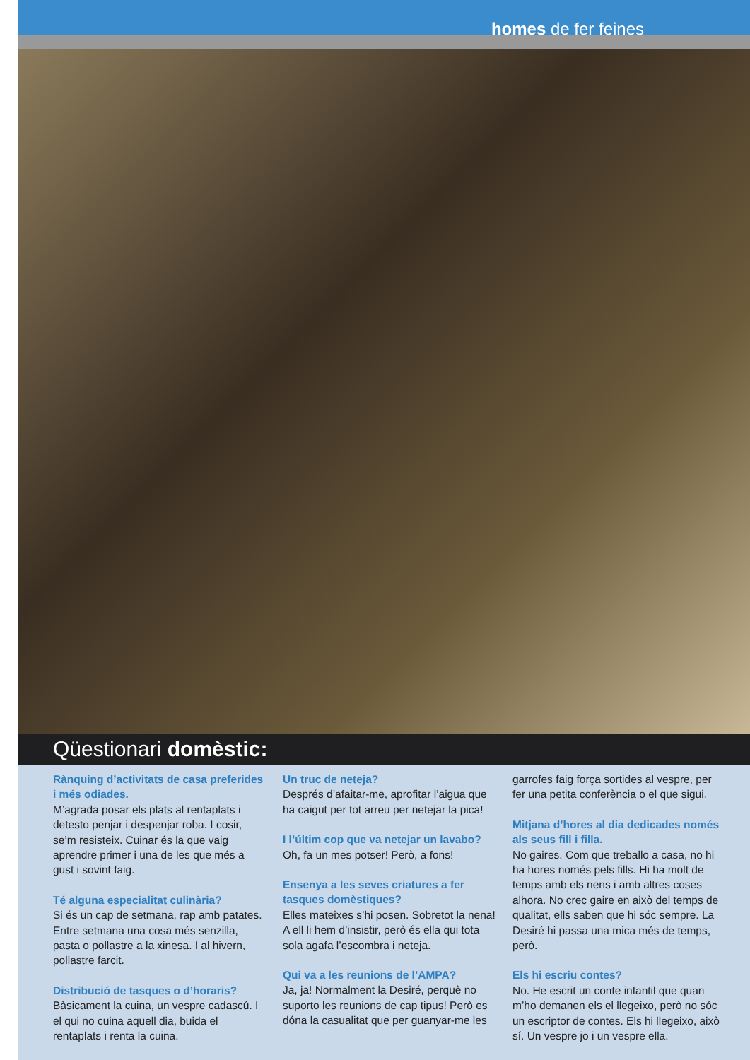homes de fer feines
Qüestionari domèstic:
Rànquing d’activitats de casa preferides i més odiades.
M’agrada posar els plats al rentaplats i detesto penjar i despenjar roba. I cosir, se’m resisteix. Cuinar és la que vaig aprendre primer i una de les que més a gust i sovint faig.
Té alguna especialitat culinària?
Si és un cap de setmana, rap amb patates. Entre setmana una cosa més senzilla, pasta o pollastre a la xinesa. I al hivern, pollastre farcit.
Distribució de tasques o d’horaris?
Bàsicament la cuina, un vespre cadascú. I el qui no cuina aquell dia, buida el rentaplats i renta la cuina.
Un truc de neteja?
Després d’afaitar-me, aprofitar l’aigua que ha caigut per tot arreu per netejar la pica!
I l’últim cop que va netejar un lavabo?
Oh, fa un mes potser! Però, a fons!
Ensenya a les seves criatures a fer tasques domèstiques?
Elles mateixes s’hi posen. Sobretot la nena! A ell li hem d’insistir, però és ella qui tota sola agafa l’escombra i neteja.
Qui va a les reunions de l’AMPA?
Ja, ja! Normalment la Desiré, perquè no suporto les reunions de cap tipus! Però es dóna la casualitat que per guanyar-me les
garrofes faig força sortides al vespre, per fer una petita conferència o el que sigui.
Mitjana d’hores al dia dedicades només als seus fill i filla.
No gaires. Com que treballo a casa, no hi ha hores només pels fills. Hi ha molt de temps amb els nens i amb altres coses alhora. No crec gaire en això del temps de qualitat, ells saben que hi sóc sempre. La Desiré hi passa una mica més de temps, però.
Els hi escriu contes?
No. He escrit un conte infantil que quan m’ho demanen els el llegeixo, però no sóc un escriptor de contes. Els hi llegeixo, això sí. Un vespre jo i un vespre ella.